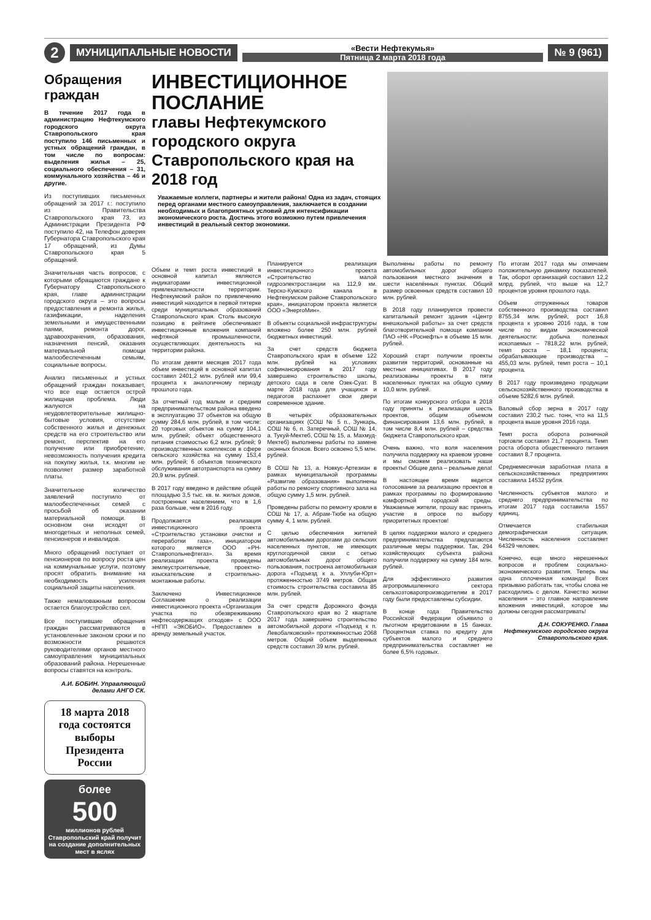2
МУНИЦИПАЛЬНЫЕ НОВОСТИ
«Вести Нефтекумья»
Пятница 2 марта 2018 года
№ 9 (961)
Обращения граждан
В течение 2017 года в администрацию Нефтекумского городского округа Ставропольского края поступило 146 письменных и устных обращений граждан, в том числе по вопросам: выделения жилья – 25, социального обеспечения – 31, коммунального хозяйства – 46 и другие.
Из поступивших письменных обращений за 2017 г.: поступило из Правительства Ставропольского края 73, из Администрации Президента РФ поступило 42, на Телефон доверия Губернатора Ставропольского края 17 обращений, из Думы Ставропольского края 5 обращений.
Значительная часть вопросов, с которыми обращаются граждане к Губернатору Ставропольского края, главе администрации городского округа – это вопросы предоставления и ремонта жилья, газификации, наделения земельными и имущественными паями, ремонта дорог, здравоохранения, образования, назначения пенсий, оказания материальной помощи малообеспеченным семьям, социальные вопросы.
Анализ письменных и устных обращений граждан показывает, что все еще остается острой жилищная проблема. Люди жалуются на неудовлетворительные жилищно-бытовые условия, отсутствие собственного жилья и денежных средств на его строительство или ремонт, перспектив на его получение или приобретение, невозможность получения кредита на покупку жилья, т.к. многим не позволяет размер заработной платы.
Значительное количество заявлений поступило от малообеспеченных семей с просьбой об оказании материальной помощи. В основном они исходят от многодетных и неполных семей, пенсионеров и инвалидов.
Много обращений поступает от пенсионеров по вопросу роста цен на коммунальные услуги, поэтому просят обратить внимание на необходимость усиления социальной защиты населения.
Также немаловажным вопросом остается благоустройство сел.
Все поступившие обращения граждан рассматриваются в установленные законом сроки и по возможности решаются руководителями органов местного самоуправления муниципальных образований района. Нерешенные вопросы ставятся на контроль.
А.И. БОБИН. Управляющий делами АНГО СК.
18 марта 2018 года состоятся выборы Президента России
более
500
миллионов рублей Ставропольский край получит на создание дополнительных мест в яслях
ИНВЕСТИЦИОННОЕ ПОСЛАНИЕ
главы Нефтекумского городского округа Ставропольского края на 2018 год
Уважаемые коллеги, партнеры и жители района! Одна из задач, стоящих перед органами местного самоуправления, заключается в создании необходимых и благоприятных условий для интенсификации экономического роста. Достичь этого возможно путем привлечения инвестиций в реальный сектор экономики.
Объем и темп роста инвестиций в основной капитал являются индикаторами инвестиционной привлекательности территории. Нефтекумский район по привлечению инвестиций находится в первой пятерке среди муниципальных образований Ставропольского края. Столь высокую позицию в рейтинге обеспечивают инвестиционные вложения компаний нефтяной промышленности, осуществляющих деятельность на территории района.
По итогам девяти месяцев 2017 года объем инвестиций в основной капитал составил 2401,2 млн. рублей или 99,4 процента к аналогичному периоду прошлого года.
За отчетный год малым и средним предпринимательством района введено в эксплуатацию 37 объектов на общую сумму 284,6 млн. рублей, в том числе: 20 торговых объектов на сумму 104,1 млн. рублей; объект общественного питания стоимостью 6,2 млн. рублей; 9 производственных комплексов в сфере сельского хозяйства на сумму 153,4 млн. рублей; 6 объектов технического обслуживания автотранспорта на сумму 20,9 млн. рублей.
В 2017 году введено в действие общей площадью 3,5 тыс. кв. м. жилых домов, построенных населением, что в 1,6 раза больше, чем в 2016 году.
Продолжается реализация инвестиционного проекта «Строительство установки очистки и переработки газа», инициатором которого является ООО «РН-Ставропольнефтегаз». За время реализации проекта проведены землеустроительные, проектно-изыскательские и строительно-монтажные работы.
Заключено Инвестиционное Соглашение о реализации инвестиционного проекта «Организация участка по обезвреживанию нефтесодержащих отходов» с ООО «НПП «ЭКОБИО». Предоставлен в аренду земельный участок.
Планируется реализация инвестиционного проекта «Строительство малой гидроэлектростанции на 112,9 км. Терско-Кумского канала в Нефтекумском районе Ставропольского края», инициатором проекта является ООО «ЭнергоМин».
В объекты социальной инфраструктуры вложено более 250 млн. рублей бюджетных инвестиций.
За счет средств бюджета Ставропольского края в объеме 122 млн. рублей на условиях софинансирования в 2017 году завершено строительство школы, детского сада в селе Озек-Суат. В марте 2018 года для учащихся и педагогов распахнет свои двери современное здание.
В четырёх образовательных организациях (СОШ № 5 п., Зункарь, СОШ № 6, п. Затеречный, СОШ № 14, а. Тукуй-Мектеб, СОШ № 15, а. Махмуд-Мектеб) выполнены работы по замене оконных блоков. Всего освоено 5,5 млн. рублей.
В СОШ № 13, а. Новкус-Артезиан в рамках муниципальной программы «Развитие образования» выполнены работы по ремонту спортивного зала на общую сумму 1,5 млн. рублей.
Проведены работы по ремонту кровли в СОШ № 17, а. Абрам-Тюбе на общую сумму 4, 1 млн. рублей.
С целью обеспечения жителей автомобильными дорогами до сельских населенных пунктов, не имеющих круглогодичной связи с сетью автомобильных дорог общего пользования, построена автомобильная дорога «Подъезд к а. Уллуби-Юрт» протяженностью 3749 метров. Общая стоимость строительства составила 85 млн. рублей.
За счет средств Дорожного фонда Ставропольского края во 2 квартале 2017 года завершено строительство автомобильной дороги «Подъезд к п. Левобалковский» протяженностью 2068 метров. Общий объем выделенных средств составил 39 млн. рублей.
Выполнены работы по ремонту автомобильных дорог общего пользования местного значения в шести населённых пунктах. Общий размер освоенных средств составил 10 млн. рублей.
В 2018 году планируется провести капитальный ремонт здания «Центр внешкольной работы» за счет средств благотворительной помощи компании ПАО «НК «Роснефть» в объеме 15 млн. рублей.
Хороший старт получили проекты развития территорий, основанные на местных инициативах. В 2017 году реализованы проекты в пяти населенных пунктах на общую сумму 10,0 млн. рублей.
По итогам конкурсного отбора в 2018 году приняты к реализации шесть проектов, общим объемом финансирования 13,6 млн. рублей, в том числе 8,4 млн. рублей – средства бюджета Ставропольского края.
Очень важно, что воля населения получила поддержку на краевом уровне и мы сможем реализовать наши проекты! Общие дела – реальные дела!
В настоящее время ведется голосование за реализацию проектов в рамках программы по формированию комфортной городской среды. Уважаемые жители, прошу вас принять участие в опросе по выбору приоритетных проектов!
В целях поддержки малого и среднего предпринимательства предлагаются различные меры поддержки. Так, 294 хозяйствующих субъекта района получили поддержку на сумму 184 млн. рублей.
Для эффективного развития агропромышленного сектора сельхозтоваропроизводителям в 2017 году были предоставлены субсидии.
В конце года Правительство Российской Федерации объявило о льготном кредитовании в 15 банках. Процентная ставка по кредиту для субъектов малого и среднего предпринимательства составляет не более 6,5% годовых.
По итогам 2017 года мы отмечаем положительную динамику показателей. Так, оборот организаций составил 12,2 млрд. рублей, что выше на 12,7 процентов уровня прошлого года.
Объем отгруженных товаров собственного производства составил 8755,34 млн. рублей, рост 16,8 процента к уровню 2016 года, в том числе по видам экономической деятельности: добыча полезных ископаемых – 7818,22 млн. рублей, темп роста – 18,1 процента; обрабатывающие производства – 455,03 млн. рублей, темп роста – 10,1 процента.
В 2017 году произведено продукции сельскохозяйственного производства в объеме 5282,6 млн. рублей.
Валовый сбор зерна в 2017 году составил 230,2 тыс. тонн, что на 11,5 процента выше уровня 2016 года.
Темп роста оборота розничной торговли составил 21,7 процента. Темп роста оборота общественного питания составил 8,7 процента.
Среднемесячная заработная плата в сельскохозяйственных предприятиях составила 14532 рубля.
Численность субъектов малого и среднего предпринимательства по итогам 2017 года составила 1557 единиц.
Отмечается стабильная демографическая ситуация. Численность населения составляет 64329 человек.
Конечно, еще много нерешенных вопросов и проблем социально-экономического развития. Теперь мы одна сплоченная команда! Всех призываю работать так, чтобы слова не расходились с делом. Качество жизни населения – это главное направление вложения инвестиций, которое мы должны сегодня рассматривать!
Д.Н. СОКУРЕНКО. Глава Нефтекумского городского округа Ставропольского края.